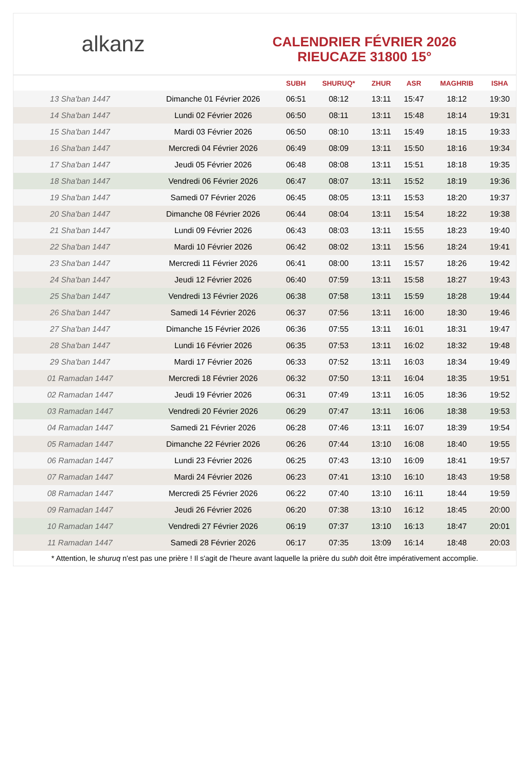alkanz
CALENDRIER FÉVRIER 2026
RIEUCAZE 31800 15°
| | | SUBH | SHURUQ* | ZHUR | ASR | MAGHRIB | ISHA |
| --- | --- | --- | --- | --- | --- | --- | --- |
| 13 Sha'ban 1447 | Dimanche 01 Février 2026 | 06:51 | 08:12 | 13:11 | 15:47 | 18:12 | 19:30 |
| 14 Sha'ban 1447 | Lundi 02 Février 2026 | 06:50 | 08:11 | 13:11 | 15:48 | 18:14 | 19:31 |
| 15 Sha'ban 1447 | Mardi 03 Février 2026 | 06:50 | 08:10 | 13:11 | 15:49 | 18:15 | 19:33 |
| 16 Sha'ban 1447 | Mercredi 04 Février 2026 | 06:49 | 08:09 | 13:11 | 15:50 | 18:16 | 19:34 |
| 17 Sha'ban 1447 | Jeudi 05 Février 2026 | 06:48 | 08:08 | 13:11 | 15:51 | 18:18 | 19:35 |
| 18 Sha'ban 1447 | Vendredi 06 Février 2026 | 06:47 | 08:07 | 13:11 | 15:52 | 18:19 | 19:36 |
| 19 Sha'ban 1447 | Samedi 07 Février 2026 | 06:45 | 08:05 | 13:11 | 15:53 | 18:20 | 19:37 |
| 20 Sha'ban 1447 | Dimanche 08 Février 2026 | 06:44 | 08:04 | 13:11 | 15:54 | 18:22 | 19:38 |
| 21 Sha'ban 1447 | Lundi 09 Février 2026 | 06:43 | 08:03 | 13:11 | 15:55 | 18:23 | 19:40 |
| 22 Sha'ban 1447 | Mardi 10 Février 2026 | 06:42 | 08:02 | 13:11 | 15:56 | 18:24 | 19:41 |
| 23 Sha'ban 1447 | Mercredi 11 Février 2026 | 06:41 | 08:00 | 13:11 | 15:57 | 18:26 | 19:42 |
| 24 Sha'ban 1447 | Jeudi 12 Février 2026 | 06:40 | 07:59 | 13:11 | 15:58 | 18:27 | 19:43 |
| 25 Sha'ban 1447 | Vendredi 13 Février 2026 | 06:38 | 07:58 | 13:11 | 15:59 | 18:28 | 19:44 |
| 26 Sha'ban 1447 | Samedi 14 Février 2026 | 06:37 | 07:56 | 13:11 | 16:00 | 18:30 | 19:46 |
| 27 Sha'ban 1447 | Dimanche 15 Février 2026 | 06:36 | 07:55 | 13:11 | 16:01 | 18:31 | 19:47 |
| 28 Sha'ban 1447 | Lundi 16 Février 2026 | 06:35 | 07:53 | 13:11 | 16:02 | 18:32 | 19:48 |
| 29 Sha'ban 1447 | Mardi 17 Février 2026 | 06:33 | 07:52 | 13:11 | 16:03 | 18:34 | 19:49 |
| 01 Ramadan 1447 | Mercredi 18 Février 2026 | 06:32 | 07:50 | 13:11 | 16:04 | 18:35 | 19:51 |
| 02 Ramadan 1447 | Jeudi 19 Février 2026 | 06:31 | 07:49 | 13:11 | 16:05 | 18:36 | 19:52 |
| 03 Ramadan 1447 | Vendredi 20 Février 2026 | 06:29 | 07:47 | 13:11 | 16:06 | 18:38 | 19:53 |
| 04 Ramadan 1447 | Samedi 21 Février 2026 | 06:28 | 07:46 | 13:11 | 16:07 | 18:39 | 19:54 |
| 05 Ramadan 1447 | Dimanche 22 Février 2026 | 06:26 | 07:44 | 13:10 | 16:08 | 18:40 | 19:55 |
| 06 Ramadan 1447 | Lundi 23 Février 2026 | 06:25 | 07:43 | 13:10 | 16:09 | 18:41 | 19:57 |
| 07 Ramadan 1447 | Mardi 24 Février 2026 | 06:23 | 07:41 | 13:10 | 16:10 | 18:43 | 19:58 |
| 08 Ramadan 1447 | Mercredi 25 Février 2026 | 06:22 | 07:40 | 13:10 | 16:11 | 18:44 | 19:59 |
| 09 Ramadan 1447 | Jeudi 26 Février 2026 | 06:20 | 07:38 | 13:10 | 16:12 | 18:45 | 20:00 |
| 10 Ramadan 1447 | Vendredi 27 Février 2026 | 06:19 | 07:37 | 13:10 | 16:13 | 18:47 | 20:01 |
| 11 Ramadan 1447 | Samedi 28 Février 2026 | 06:17 | 07:35 | 13:09 | 16:14 | 18:48 | 20:03 |
* Attention, le shuruq n'est pas une prière ! Il s'agit de l'heure avant laquelle la prière du subh doit être impérativement accomplie.